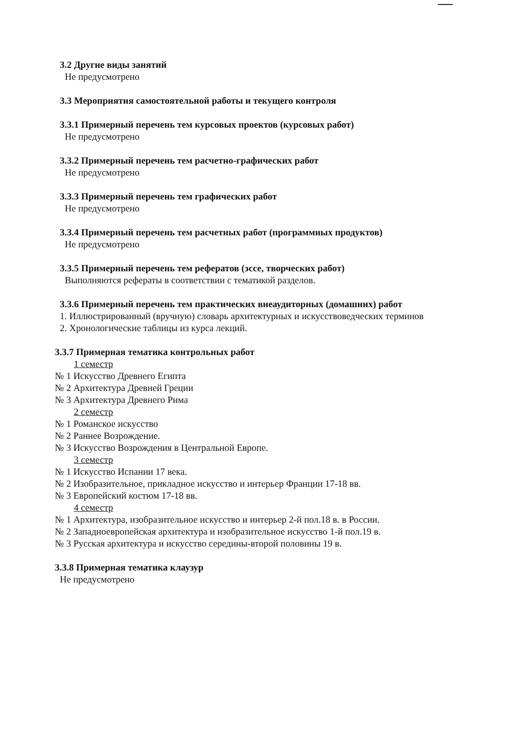3.2 Другие виды занятий
Не предусмотрено
3.3 Мероприятия самостоятельной работы и текущего контроля
3.3.1 Примерный перечень тем курсовых проектов (курсовых работ)
Не предусмотрено
3.3.2 Примерный перечень тем расчетно-графических работ
Не предусмотрено
3.3.3 Примерный перечень тем графических работ
Не предусмотрено
3.3.4 Примерный перечень тем расчетных работ (программных продуктов)
Не предусмотрено
3.3.5 Примерный перечень тем рефератов (эссе, творческих работ)
Выполняются рефераты в соответствии с тематикой разделов.
3.3.6 Примерный перечень тем практических внеаудиторных (домашних) работ
1. Иллюстрированный (вручную) словарь архитектурных и искусствоведческих терминов
2. Хронологические таблицы из курса лекций.
3.3.7 Примерная тематика контрольных работ
1 семестр
№ 1 Искусство Древнего Египта
№ 2 Архитектура Древней Греции
№ 3 Архитектура Древнего Рима
2 семестр
№ 1 Романское искусство
№ 2 Раннее Возрождение.
№ 3 Искусство Возрождения в Центральной Европе.
3 семестр
№ 1 Искусство Испании 17 века.
№ 2 Изобразительное, прикладное искусство и интерьер Франции 17-18 вв.
№ 3 Европейский костюм 17-18 вв.
4 семестр
№ 1 Архитектура, изобразительное искусство и интерьер 2-й пол.18 в. в России.
№ 2 Западноевропейская архитектура и изобразительное искусство 1-й пол.19 в.
№ 3 Русская архитектура и искусство середины-второй половины 19 в.
3.3.8 Примерная тематика клаузур
Не предусмотрено